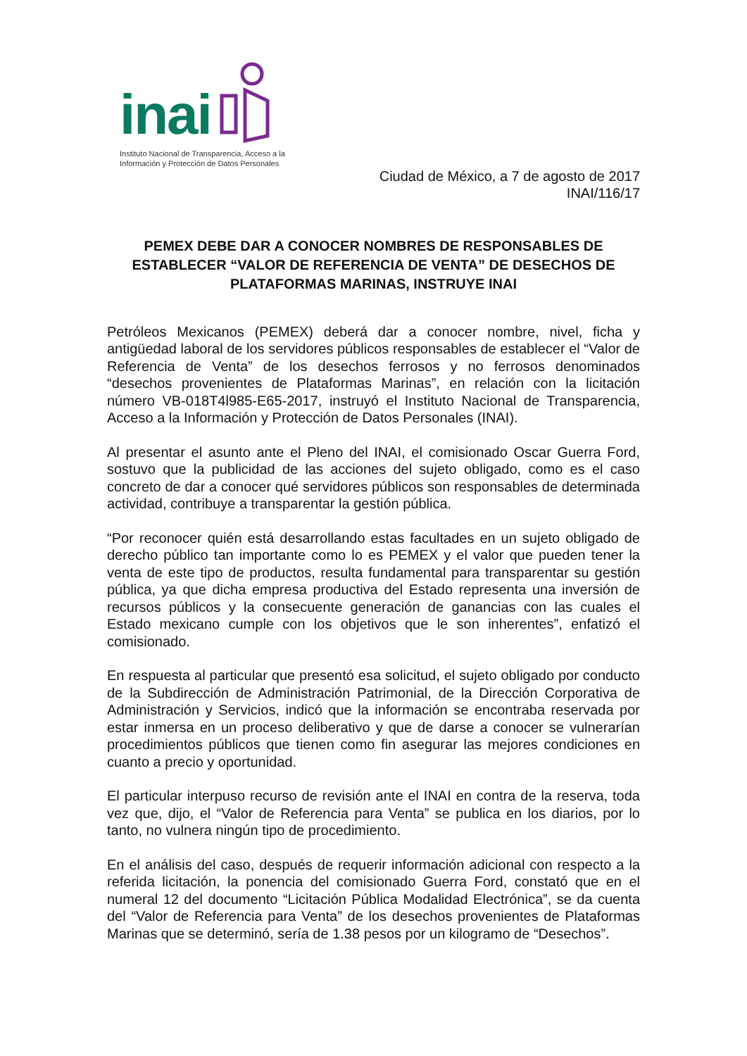inai
Instituto Nacional de Transparencia, Acceso a la
Información y Protección de Datos Personales
Ciudad de México, a 7 de agosto de 2017
INAI/116/17
PEMEX DEBE DAR A CONOCER NOMBRES DE RESPONSABLES DE ESTABLECER “VALOR DE REFERENCIA DE VENTA” DE DESECHOS DE PLATAFORMAS MARINAS, INSTRUYE INAI
Petróleos Mexicanos (PEMEX) deberá dar a conocer nombre, nivel, ficha y antigüedad laboral de los servidores públicos responsables de establecer el “Valor de Referencia de Venta” de los desechos ferrosos y no ferrosos denominados “desechos provenientes de Plataformas Marinas”, en relación con la licitación número VB-018T4l985-E65-2017, instruyó el Instituto Nacional de Transparencia, Acceso a la Información y Protección de Datos Personales (INAI).
Al presentar el asunto ante el Pleno del INAI, el comisionado Oscar Guerra Ford, sostuvo que la publicidad de las acciones del sujeto obligado, como es el caso concreto de dar a conocer qué servidores públicos son responsables de determinada actividad, contribuye a transparentar la gestión pública.
“Por reconocer quién está desarrollando estas facultades en un sujeto obligado de derecho público tan importante como lo es PEMEX y el valor que pueden tener la venta de este tipo de productos, resulta fundamental para transparentar su gestión pública, ya que dicha empresa productiva del Estado representa una inversión de recursos públicos y la consecuente generación de ganancias con las cuales el Estado mexicano cumple con los objetivos que le son inherentes”, enfatizó el comisionado.
En respuesta al particular que presentó esa solicitud, el sujeto obligado por conducto de la Subdirección de Administración Patrimonial, de la Dirección Corporativa de Administración y Servicios, indicó que la información se encontraba reservada por estar inmersa en un proceso deliberativo y que de darse a conocer se vulnerarían procedimientos públicos que tienen como fin asegurar las mejores condiciones en cuanto a precio y oportunidad.
El particular interpuso recurso de revisión ante el INAI en contra de la reserva, toda vez que, dijo, el “Valor de Referencia para Venta” se publica en los diarios, por lo tanto, no vulnera ningún tipo de procedimiento.
En el análisis del caso, después de requerir información adicional con respecto a la referida licitación, la ponencia del comisionado Guerra Ford, constató que en el numeral 12 del documento “Licitación Pública Modalidad Electrónica”, se da cuenta del “Valor de Referencia para Venta” de los desechos provenientes de Plataformas Marinas que se determinó, sería de 1.38 pesos por un kilogramo de “Desechos”.